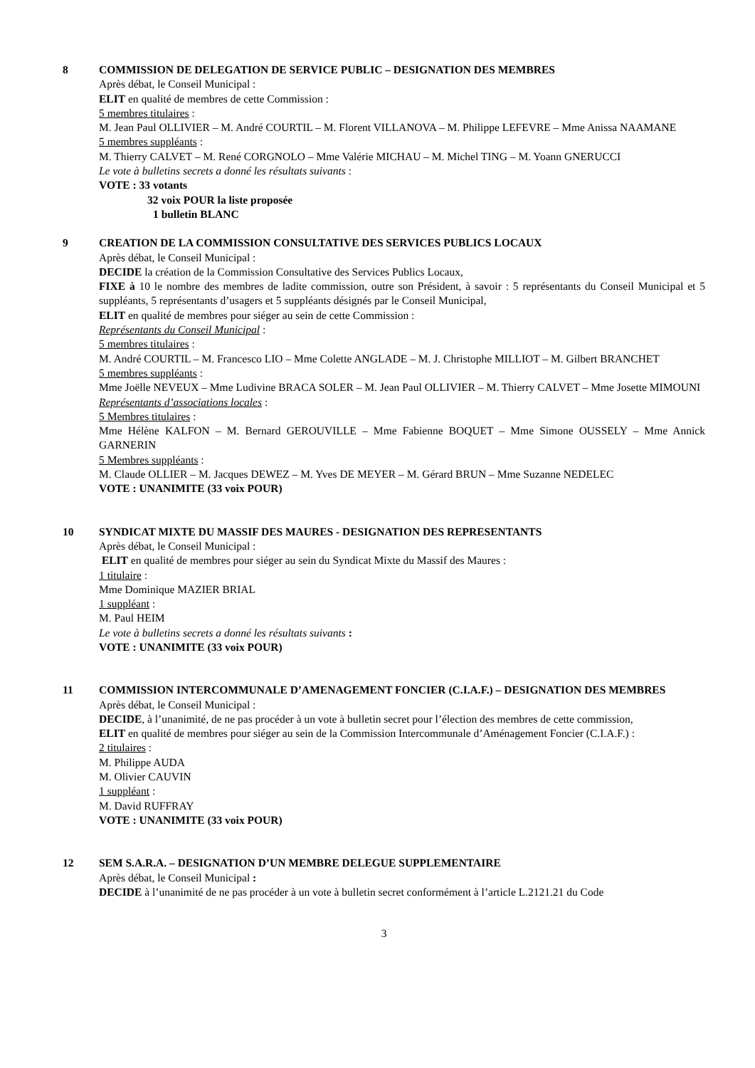8 COMMISSION DE DELEGATION DE SERVICE PUBLIC – DESIGNATION DES MEMBRES
Après débat, le Conseil Municipal :
ELIT en qualité de membres de cette Commission :
5 membres titulaires :
M. Jean Paul OLLIVIER – M. André COURTIL – M. Florent VILLANOVA – M. Philippe LEFEVRE – Mme Anissa NAAMANE
5 membres suppléants :
M. Thierry CALVET – M. René CORGNOLO – Mme Valérie MICHAU – M. Michel TING – M. Yoann GNERUCCI
Le vote à bulletins secrets a donné les résultats suivants :
VOTE : 33 votants
32 voix POUR la liste proposée
1 bulletin BLANC
9 CREATION DE LA COMMISSION CONSULTATIVE DES SERVICES PUBLICS LOCAUX
Après débat, le Conseil Municipal :
DECIDE la création de la Commission Consultative des Services Publics Locaux,
FIXE à 10 le nombre des membres de ladite commission, outre son Président, à savoir : 5 représentants du Conseil Municipal et 5 suppléants, 5 représentants d’usagers et 5 suppléants désignés par le Conseil Municipal,
ELIT en qualité de membres pour siéger au sein de cette Commission :
Représentants du Conseil Municipal :
5 membres titulaires :
M. André COURTIL – M. Francesco LIO – Mme Colette ANGLADE – M. J. Christophe MILLIOT – M. Gilbert BRANCHET
5 membres suppléants :
Mme Joëlle NEVEUX – Mme Ludivine BRACA SOLER – M. Jean Paul OLLIVIER – M. Thierry CALVET – Mme Josette MIMOUNI
Représentants d’associations locales :
5 Membres titulaires :
Mme Hélène KALFON – M. Bernard GEROUVILLE – Mme Fabienne BOQUET – Mme Simone OUSSELY – Mme Annick GARNERIN
5 Membres suppléants :
M. Claude OLLIER – M. Jacques DEWEZ – M. Yves DE MEYER – M. Gérard BRUN – Mme Suzanne NEDELEC
VOTE : UNANIMITE (33 voix POUR)
10 SYNDICAT MIXTE DU MASSIF DES MAURES - DESIGNATION DES REPRESENTANTS
Après débat, le Conseil Municipal :
ELIT en qualité de membres pour siéger au sein du Syndicat Mixte du Massif des Maures :
1 titulaire :
Mme Dominique MAZIER BRIAL
1 suppléant :
M. Paul HEIM
Le vote à bulletins secrets a donné les résultats suivants :
VOTE : UNANIMITE (33 voix POUR)
11 COMMISSION INTERCOMMUNALE D’AMENAGEMENT FONCIER (C.I.A.F.) – DESIGNATION DES MEMBRES
Après débat, le Conseil Municipal :
DECIDE, à l’unanimité, de ne pas procéder à un vote à bulletin secret pour l’élection des membres de cette commission,
ELIT en qualité de membres pour siéger au sein de la Commission Intercommunale d’Aménagement Foncier (C.I.A.F.) :
2 titulaires :
M. Philippe AUDA
M. Olivier CAUVIN
1 suppléant :
M. David RUFFRAY
VOTE : UNANIMITE (33 voix POUR)
12 SEM S.A.R.A. – DESIGNATION D’UN MEMBRE DELEGUE SUPPLEMENTAIRE
Après débat, le Conseil Municipal :
DECIDE à l’unanimité de ne pas procéder à un vote à bulletin secret conformément à l’article L.2121.21 du Code
3